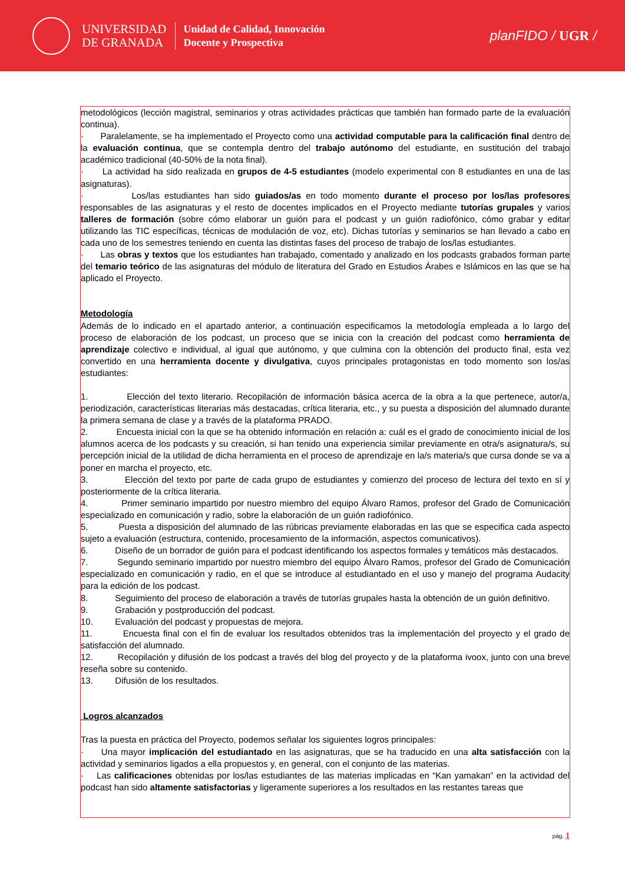UNIVERSIDAD
DE GRANADA
Unidad de Calidad, Innovación
Docente y Prospectiva
planFIDO / UGR /
metodológicos (lección magistral, seminarios y otras actividades prácticas que también han formado parte de la evaluación continua).
· Paralelamente, se ha implementado el Proyecto como una actividad computable para la calificación final dentro de la evaluación continua, que se contempla dentro del trabajo autónomo del estudiante, en sustitución del trabajo académico tradicional (40-50% de la nota final).
· La actividad ha sido realizada en grupos de 4-5 estudiantes (modelo experimental con 8 estudiantes en una de las asignaturas).
· Los/las estudiantes han sido guiados/as en todo momento durante el proceso por los/las profesores responsables de las asignaturas y el resto de docentes implicados en el Proyecto mediante tutorías grupales y varios talleres de formación (sobre cómo elaborar un guión para el podcast y un guión radiofónico, cómo grabar y editar utilizando las TIC específicas, técnicas de modulación de voz, etc). Dichas tutorías y seminarios se han llevado a cabo en cada uno de los semestres teniendo en cuenta las distintas fases del proceso de trabajo de los/las estudiantes.
· Las obras y textos que los estudiantes han trabajado, comentado y analizado en los podcasts grabados forman parte del temario teórico de las asignaturas del módulo de literatura del Grado en Estudios Árabes e Islámicos en las que se ha aplicado el Proyecto.
Metodología
Además de lo indicado en el apartado anterior, a continuación especificamos la metodología empleada a lo largo del proceso de elaboración de los podcast, un proceso que se inicia con la creación del podcast como herramienta de aprendizaje colectivo e individual, al igual que autónomo, y que culmina con la obtención del producto final, esta vez convertido en una herramienta docente y divulgativa, cuyos principales protagonistas en todo momento son los/as estudiantes:
1. Elección del texto literario. Recopilación de información básica acerca de la obra a la que pertenece, autor/a, periodización, características literarias más destacadas, crítica literaria, etc., y su puesta a disposición del alumnado durante la primera semana de clase y a través de la plataforma PRADO.
2. Encuesta inicial con la que se ha obtenido información en relación a: cuál es el grado de conocimiento inicial de los alumnos acerca de los podcasts y su creación, si han tenido una experiencia similar previamente en otra/s asignatura/s, su percepción inicial de la utilidad de dicha herramienta en el proceso de aprendizaje en la/s materia/s que cursa donde se va a poner en marcha el proyecto, etc.
3. Elección del texto por parte de cada grupo de estudiantes y comienzo del proceso de lectura del texto en sí y posteriormente de la crítica literaria.
4. Primer seminario impartido por nuestro miembro del equipo Álvaro Ramos, profesor del Grado de Comunicación especializado en comunicación y radio, sobre la elaboración de un guión radiofónico.
5. Puesta a disposición del alumnado de las rúbricas previamente elaboradas en las que se especifica cada aspecto sujeto a evaluación (estructura, contenido, procesamiento de la información, aspectos comunicativos).
6. Diseño de un borrador de guión para el podcast identificando los aspectos formales y temáticos más destacados.
7. Segundo seminario impartido por nuestro miembro del equipo Álvaro Ramos, profesor del Grado de Comunicación especializado en comunicación y radio, en el que se introduce al estudiantado en el uso y manejo del programa Audacity para la edición de los podcast.
8. Seguimiento del proceso de elaboración a través de tutorías grupales hasta la obtención de un guión definitivo.
9. Grabación y postproducción del podcast.
10. Evaluación del podcast y propuestas de mejora.
11. Encuesta final con el fin de evaluar los resultados obtenidos tras la implementación del proyecto y el grado de satisfacción del alumnado.
12. Recopilación y difusión de los podcast a través del blog del proyecto y de la plataforma ivoox, junto con una breve reseña sobre su contenido.
13. Difusión de los resultados.
Logros alcanzados
Tras la puesta en práctica del Proyecto, podemos señalar los siguientes logros principales:
· Una mayor implicación del estudiantado en las asignaturas, que se ha traducido en una alta satisfacción con la actividad y seminarios ligados a ella propuestos y, en general, con el conjunto de las materias.
· Las calificaciones obtenidas por los/las estudiantes de las materias implicadas en “Kan yamakan” en la actividad del podcast han sido altamente satisfactorias y ligeramente superiores a los resultados en las restantes tareas que
pág. 1